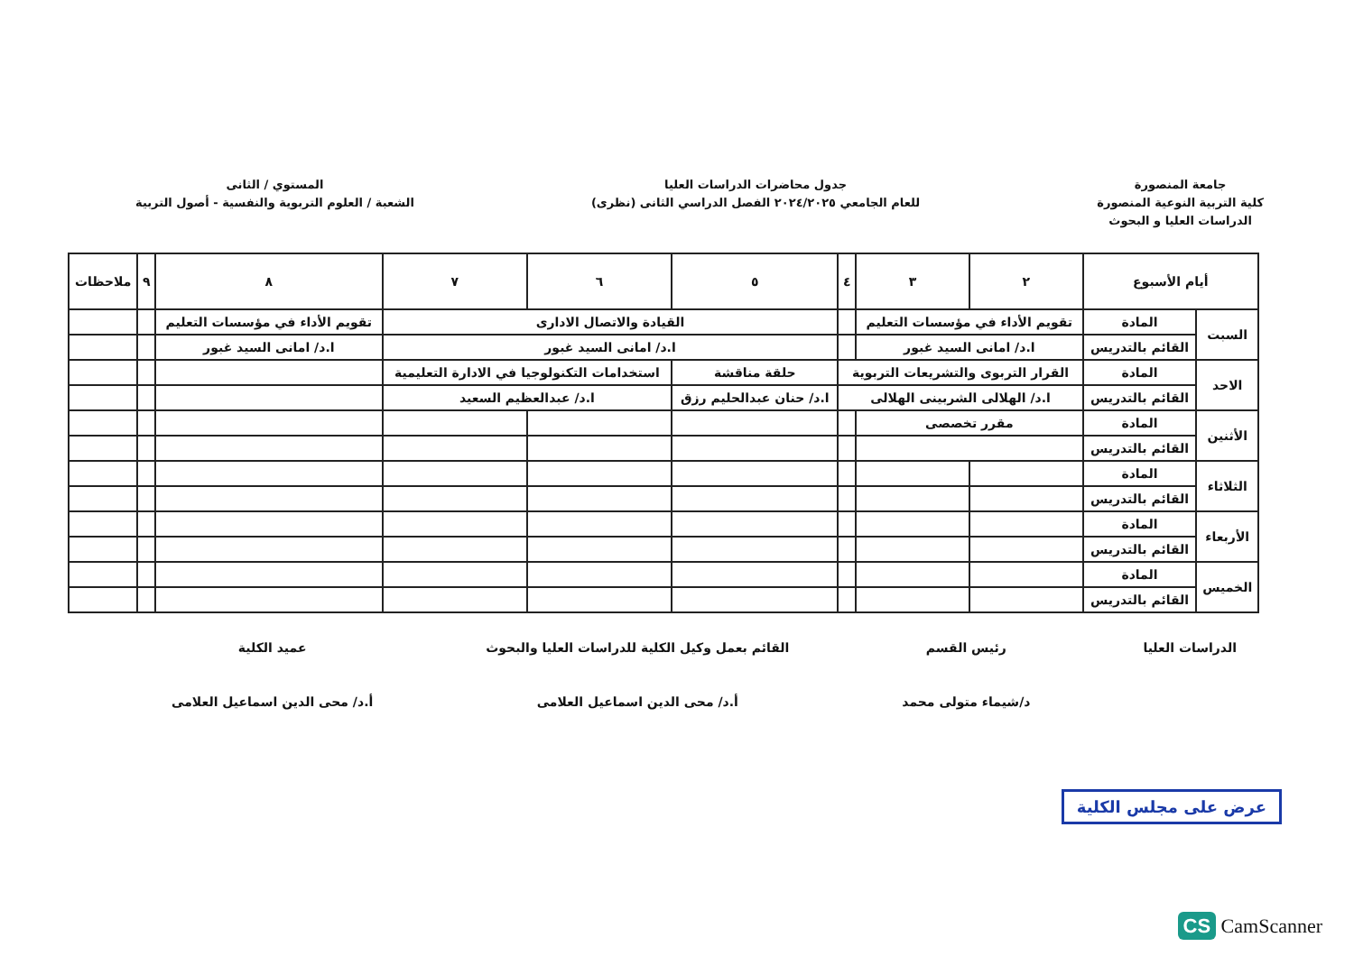جامعة المنصورة
كلية التربية النوعية المنصورة
الدراسات العليا و البحوث
جدول محاضرات الدراسات العليا
للعام الجامعي ٢٠٢٤/٢٠٢٥ الفصل الدراسي الثانى (نظرى)
المستوي / الثانى
الشعبة / العلوم التربوية والنفسية - أصول التربية
| أيام الأسبوع | | ٢ | ٣ | ٤ | ٥ | ٦ | ٧ | ٨ | ٩ | ملاحظات |
| --- | --- | --- | --- | --- | --- | --- | --- | --- | --- | --- |
| السبت | المادة | تقويم الأداء في مؤسسات التعليم | | | القيادة والاتصال الادارى | | | تقويم الأداء في مؤسسات التعليم | | |
| | القائم بالتدريس | ا.د/ امانى السيد غبور | | | ا.د/ امانى السيد غبور | | | ا.د/ امانى السيد غبور | | |
| الاحد | المادة | القرار التربوى والتشريعات التربوية | | | حلقة مناقشة | استخدامات التكنولوجيا في الادارة التعليمية | | | | |
| | القائم بالتدريس | ا.د/ الهلالى الشربينى الهلالى | | | ا.د/ حنان عبدالحليم رزق | ا.د/ عبدالعظيم السعيد | | | | |
| الأثنين | المادة | مقرر تخصصى | | | | | | | | |
| | القائم بالتدريس | | | | | | | | | |
| الثلاثاء | المادة | | | | | | | | | |
| | القائم بالتدريس | | | | | | | | | |
| الأربعاء | المادة | | | | | | | | | |
| | القائم بالتدريس | | | | | | | | | |
| الخميس | المادة | | | | | | | | | |
| | القائم بالتدريس | | | | | | | | | |
الدراسات العليا رئيس القسم
د/شيماء متولى محمد
القائم بعمل وكيل الكلية للدراسات العليا والبحوث
أ.د/ محى الدين اسماعيل العلامى
عميد الكلية
أ.د/ محى الدين اسماعيل العلامى
عرض على مجلس الكلية
CS CamScanner